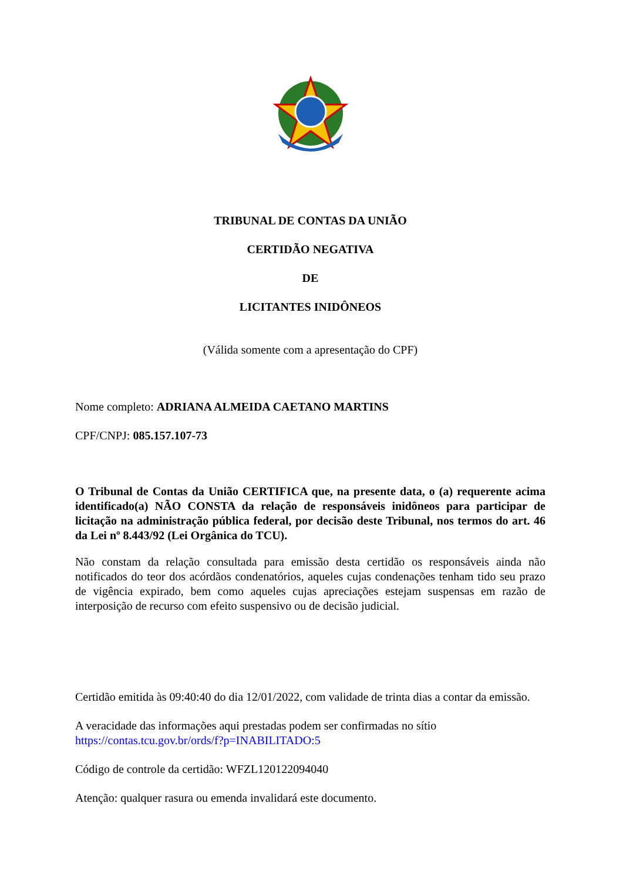TRIBUNAL DE CONTAS DA UNIÃO
CERTIDÃO NEGATIVA
DE
LICITANTES INIDÔNEOS
(Válida somente com a apresentação do CPF)
Nome completo: ADRIANA ALMEIDA CAETANO MARTINS
CPF/CNPJ: 085.157.107-73
O Tribunal de Contas da União CERTIFICA que, na presente data, o (a) requerente acima identificado(a) NÃO CONSTA da relação de responsáveis inidôneos para participar de licitação na administração pública federal, por decisão deste Tribunal, nos termos do art. 46 da Lei nº 8.443/92 (Lei Orgânica do TCU).
Não constam da relação consultada para emissão desta certidão os responsáveis ainda não notificados do teor dos acórdãos condenatórios, aqueles cujas condenações tenham tido seu prazo de vigência expirado, bem como aqueles cujas apreciações estejam suspensas em razão de interposição de recurso com efeito suspensivo ou de decisão judicial.
Certidão emitida às 09:40:40 do dia 12/01/2022, com validade de trinta dias a contar da emissão.
A veracidade das informações aqui prestadas podem ser confirmadas no sítio
https://contas.tcu.gov.br/ords/f?p=INABILITADO:5
Código de controle da certidão: WFZL120122094040
Atenção: qualquer rasura ou emenda invalidará este documento.